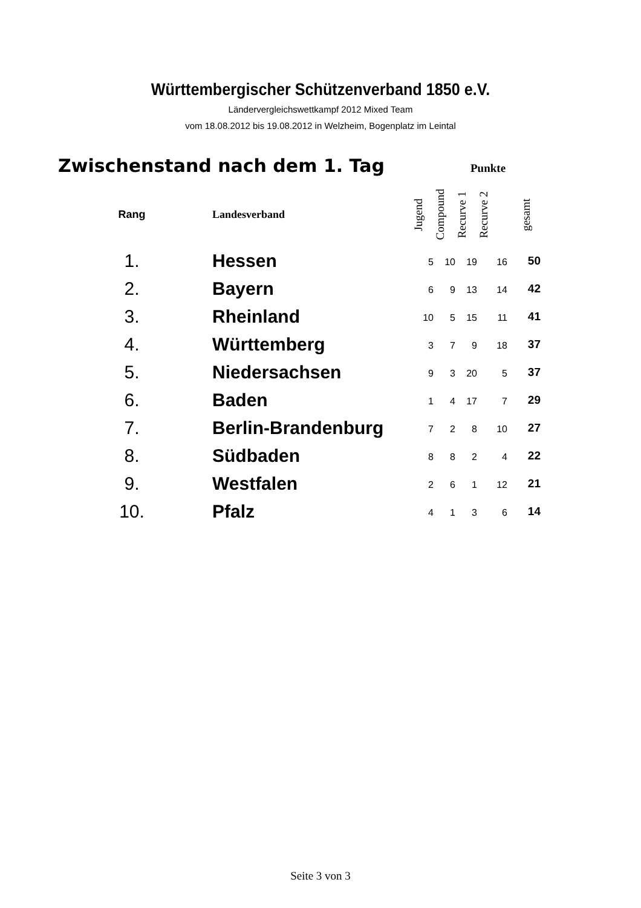Württembergischer Schützenverband 1850 e.V.
Ländervergleichswettkampf 2012 Mixed Team
vom 18.08.2012 bis 19.08.2012 in Welzheim, Bogenplatz im Leintal
Zwischenstand nach dem 1. Tag
Punkte
| Rang | Landesverband | Jugend | Compound | Recurve 1 | Recurve 2 | gesamt |
| --- | --- | --- | --- | --- | --- | --- |
| 1. | Hessen | 5 | 10 | 19 | 16 | 50 |
| 2. | Bayern | 6 | 9 | 13 | 14 | 42 |
| 3. | Rheinland | 10 | 5 | 15 | 11 | 41 |
| 4. | Württemberg | 3 | 7 | 9 | 18 | 37 |
| 5. | Niedersachsen | 9 | 3 | 20 | 5 | 37 |
| 6. | Baden | 1 | 4 | 17 | 7 | 29 |
| 7. | Berlin-Brandenburg | 7 | 2 | 8 | 10 | 27 |
| 8. | Südbaden | 8 | 8 | 2 | 4 | 22 |
| 9. | Westfalen | 2 | 6 | 1 | 12 | 21 |
| 10. | Pfalz | 4 | 1 | 3 | 6 | 14 |
Seite 3 von 3